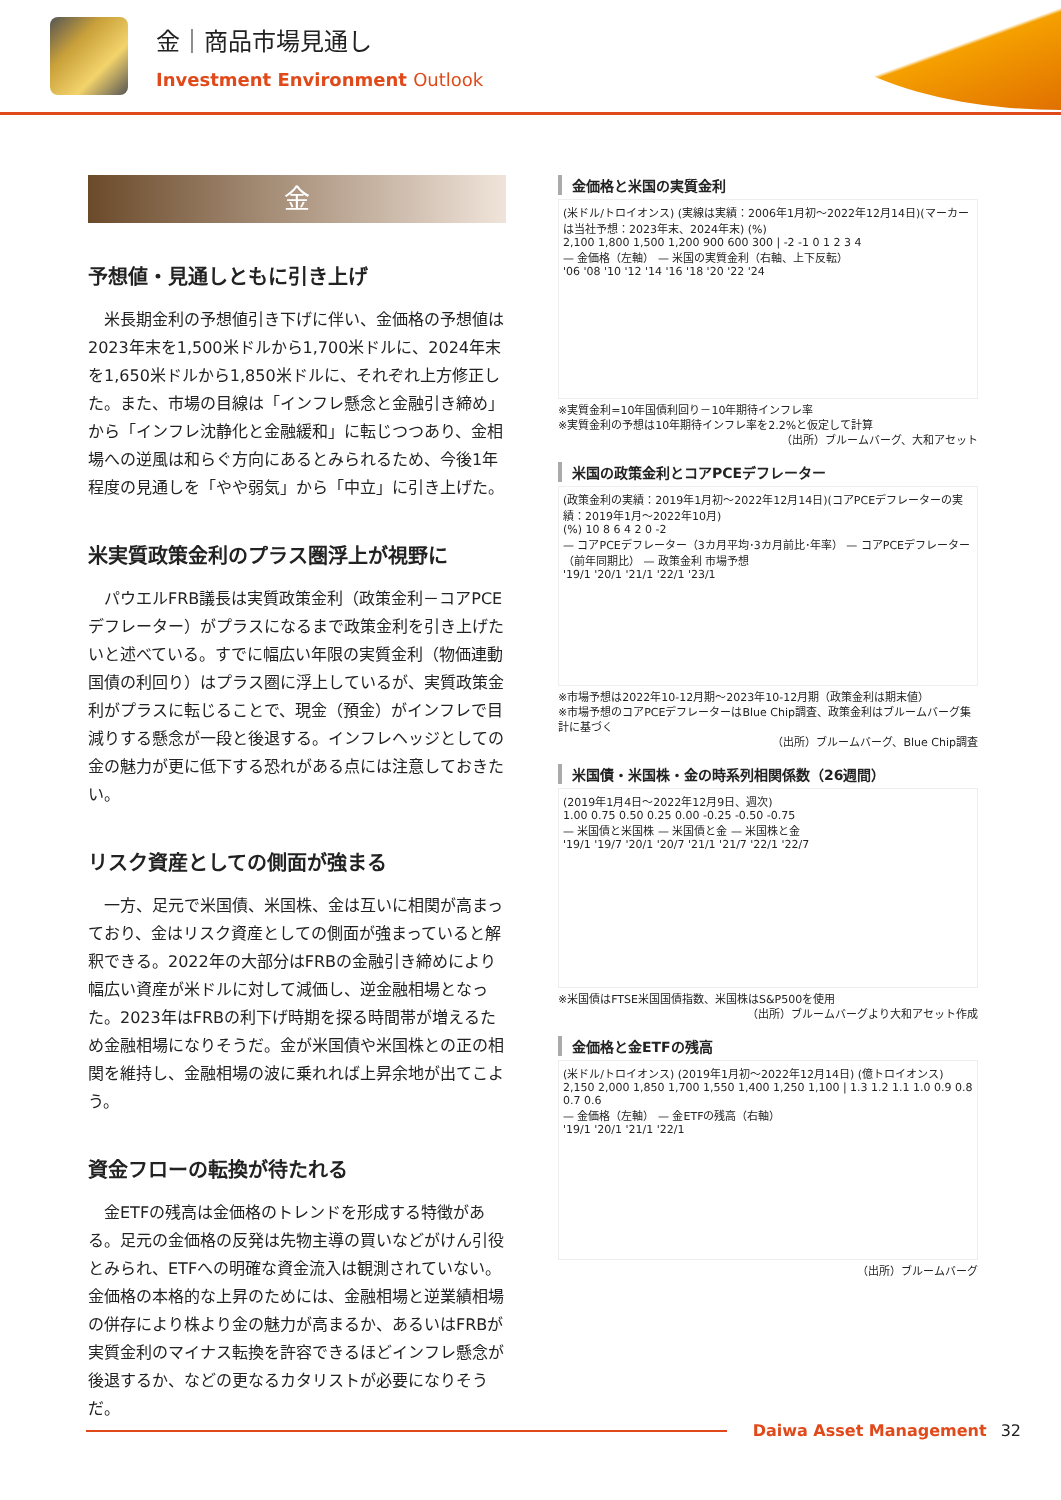金｜商品市場見通し
Investment Environment Outlook
金
予想値・見通しともに引き上げ
米長期金利の予想値引き下げに伴い、金価格の予想値は2023年末を1,500米ドルから1,700米ドルに、2024年末を1,650米ドルから1,850米ドルに、それぞれ上方修正した。また、市場の目線は「インフレ懸念と金融引き締め」から「インフレ沈静化と金融緩和」に転じつつあり、金相場への逆風は和らぐ方向にあるとみられるため、今後1年程度の見通しを「やや弱気」から「中立」に引き上げた。
米実質政策金利のプラス圏浮上が視野に
パウエルFRB議長は実質政策金利（政策金利－コアPCEデフレーター）がプラスになるまで政策金利を引き上げたいと述べている。すでに幅広い年限の実質金利（物価連動国債の利回り）はプラス圏に浮上しているが、実質政策金利がプラスに転じることで、現金（預金）がインフレで目減りする懸念が一段と後退する。インフレヘッジとしての金の魅力が更に低下する恐れがある点には注意しておきたい。
リスク資産としての側面が強まる
一方、足元で米国債、米国株、金は互いに相関が高まっており、金はリスク資産としての側面が強まっていると解釈できる。2022年の大部分はFRBの金融引き締めにより幅広い資産が米ドルに対して減価し、逆金融相場となった。2023年はFRBの利下げ時期を探る時間帯が増えるため金融相場になりそうだ。金が米国債や米国株との正の相関を維持し、金融相場の波に乗れれば上昇余地が出てこよう。
資金フローの転換が待たれる
金ETFの残高は金価格のトレンドを形成する特徴がある。足元の金価格の反発は先物主導の買いなどがけん引役とみられ、ETFへの明確な資金流入は観測されていない。金価格の本格的な上昇のためには、金融相場と逆業績相場の併存により株より金の魅力が高まるか、あるいはFRBが実質金利のマイナス転換を許容できるほどインフレ懸念が後退するか、などの更なるカタリストが必要になりそうだ。
金価格と米国の実質金利
(米ドル/トロイオンス) (実線は実績：2006年1月初～2022年12月14日)(マーカーは当社予想：2023年末、2024年末) (%)
2,100 1,800 1,500 1,200 900 600 300 | -2 -1 0 1 2 3 4
— 金価格（左軸） — 米国の実質金利（右軸、上下反転）
'06 '08 '10 '12 '14 '16 '18 '20 '22 '24
※実質金利=10年国債利回り－10年期待インフレ率
※実質金利の予想は10年期待インフレ率を2.2%と仮定して計算
（出所）ブルームバーグ、大和アセット
米国の政策金利とコアPCEデフレーター
(政策金利の実績：2019年1月初～2022年12月14日)(コアPCEデフレーターの実績：2019年1月～2022年10月)
(%) 10 8 6 4 2 0 -2
— コアPCEデフレーター（3カ月平均･3カ月前比･年率） — コアPCEデフレーター（前年同期比） — 政策金利 市場予想
'19/1 '20/1 '21/1 '22/1 '23/1
※市場予想は2022年10-12月期～2023年10-12月期（政策金利は期末値）
※市場予想のコアPCEデフレーターはBlue Chip調査、政策金利はブルームバーグ集計に基づく
（出所）ブルームバーグ、Blue Chip調査
米国債・米国株・金の時系列相関係数（26週間）
(2019年1月4日～2022年12月9日、週次)
1.00 0.75 0.50 0.25 0.00 -0.25 -0.50 -0.75
— 米国債と米国株 — 米国債と金 — 米国株と金
'19/1 '19/7 '20/1 '20/7 '21/1 '21/7 '22/1 '22/7
※米国債はFTSE米国国債指数、米国株はS&P500を使用
（出所）ブルームバーグより大和アセット作成
金価格と金ETFの残高
(米ドル/トロイオンス) (2019年1月初～2022年12月14日) (億トロイオンス)
2,150 2,000 1,850 1,700 1,550 1,400 1,250 1,100 | 1.3 1.2 1.1 1.0 0.9 0.8 0.7 0.6
— 金価格（左軸） — 金ETFの残高（右軸）
'19/1 '20/1 '21/1 '22/1
（出所）ブルームバーグ
Daiwa Asset Management 32